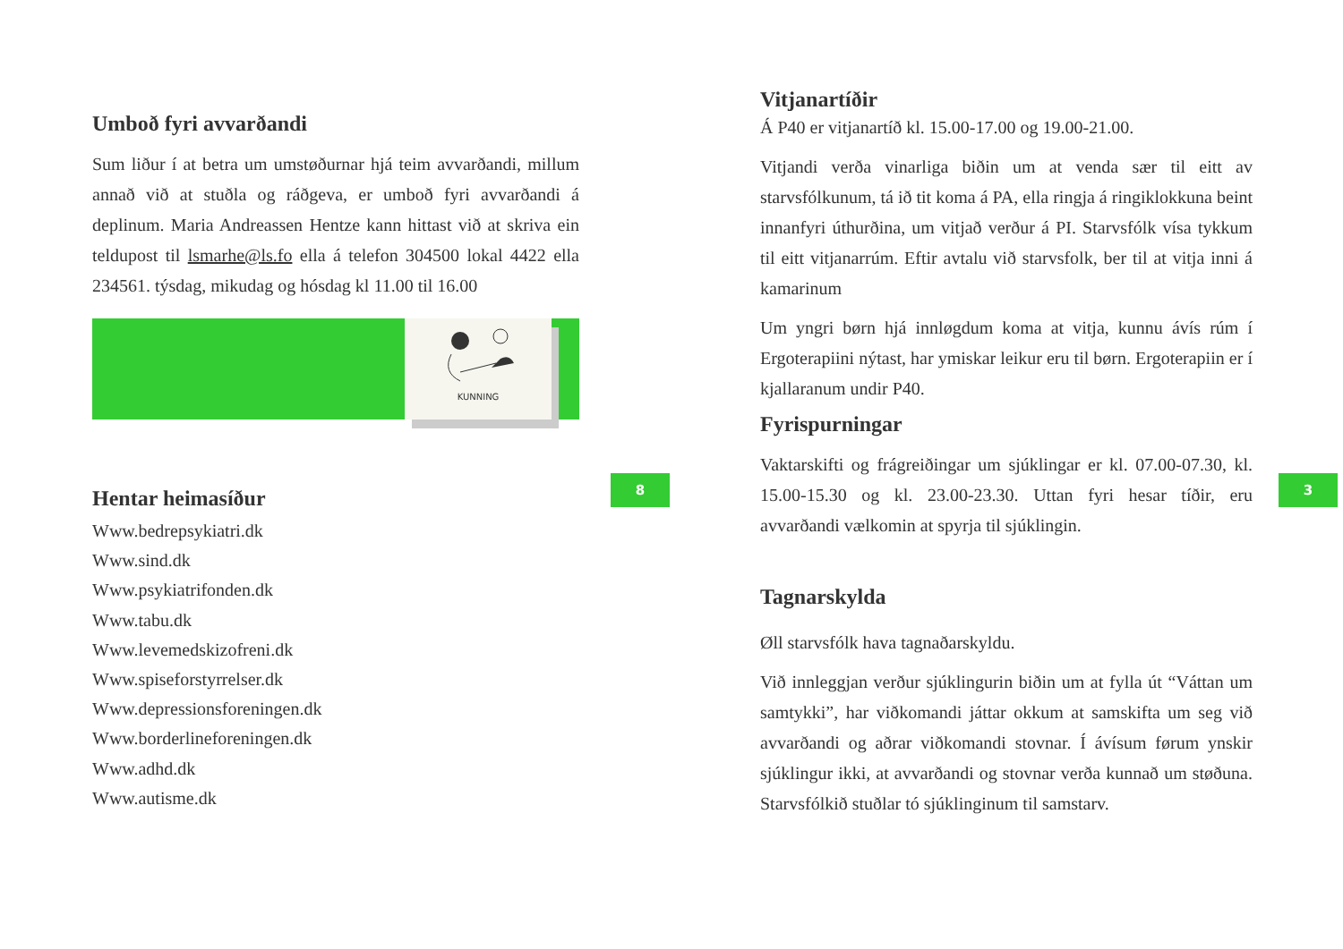Umboð fyri avvarðandi
Sum liður í at betra um umstøðurnar hjá teim avvarðandi, millum annað við at stuðla og ráðgeva, er umboð fyri avvarðandi á deplinum. Maria Andreassen Hentze kann hittast við at skriva ein teldupost til lsmarhe@ls.fo ella á telefon 304500 lokal 4422 ella 234561. týsdag, mikudag og hósdag kl 11.00 til 16.00
KUNNING
Hentar heimasíður
Www.bedrepsykiatri.dk
Www.sind.dk
Www.psykiatrifonden.dk
Www.tabu.dk
Www.levemedskizofreni.dk
Www.spiseforstyrrelser.dk
Www.depressionsforeningen.dk
Www.borderlineforeningen.dk
Www.adhd.dk
Www.autisme.dk
8
Vitjanartíðir
Á P40 er vitjanartíð kl. 15.00-17.00 og 19.00-21.00.
Vitjandi verða vinarliga biðin um at venda sær til eitt av starvsfólkunum, tá ið tit koma á PA, ella ringja á ringiklokkuna beint innanfyri úthurðina, um vitjað verður á PI. Starvsfólk vísa tykkum til eitt vitjanarrúm. Eftir avtalu við starvsfolk, ber til at vitja inni á kamarinum
Um yngri børn hjá innløgdum koma at vitja, kunnu ávís rúm í Ergoterapiini nýtast, har ymiskar leikur eru til børn. Ergoterapiin er í kjallaranum undir P40.
Fyrispurningar
Vaktarskifti og frágreiðingar um sjúklingar er kl. 07.00-07.30, kl. 15.00-15.30 og kl. 23.00-23.30. Uttan fyri hesar tíðir, eru avvarðandi vælkomin at spyrja til sjúklingin.
Tagnarskylda
Øll starvsfólk hava tagnaðarskyldu.
Við innleggjan verður sjúklingurin biðin um at fylla út “Váttan um samtykki”, har viðkomandi játtar okkum at samskifta um seg við avvarðandi og aðrar viðkomandi stovnar. Í ávísum førum ynskir sjúklingur ikki, at avvarðandi og stovnar verða kunnað um støðuna. Starvsfólkið stuðlar tó sjúklinginum til samstarv.
3